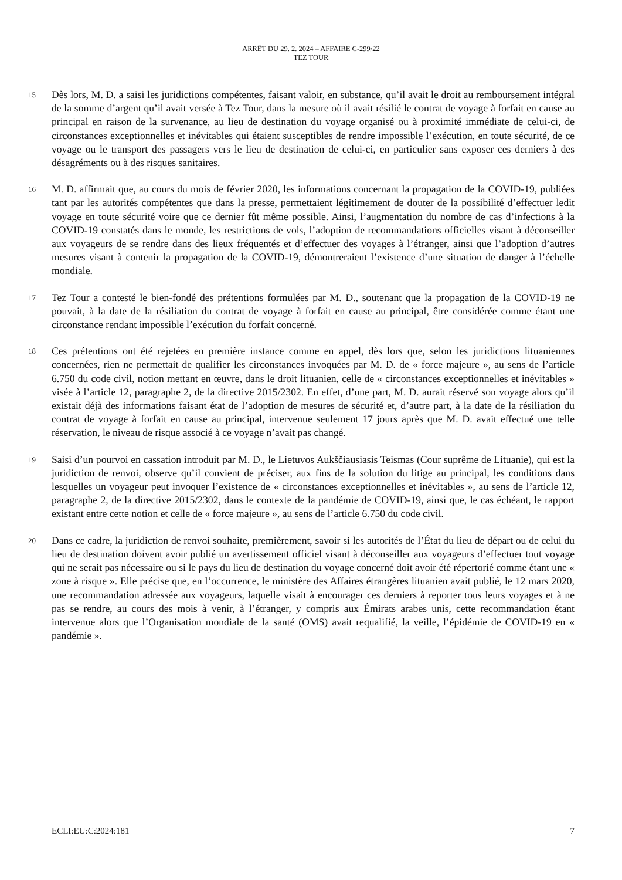ARRÊT DU 29. 2. 2024 – AFFAIRE C-299/22
TEZ TOUR
15
Dès lors, M. D. a saisi les juridictions compétentes, faisant valoir, en substance, qu’il avait le droit au remboursement intégral de la somme d’argent qu’il avait versée à Tez Tour, dans la mesure où il avait résilié le contrat de voyage à forfait en cause au principal en raison de la survenance, au lieu de destination du voyage organisé ou à proximité immédiate de celui-ci, de circonstances exceptionnelles et inévitables qui étaient susceptibles de rendre impossible l’exécution, en toute sécurité, de ce voyage ou le transport des passagers vers le lieu de destination de celui-ci, en particulier sans exposer ces derniers à des désagréments ou à des risques sanitaires.
16
M. D. affirmait que, au cours du mois de février 2020, les informations concernant la propagation de la COVID-19, publiées tant par les autorités compétentes que dans la presse, permettaient légitimement de douter de la possibilité d’effectuer ledit voyage en toute sécurité voire que ce dernier fût même possible. Ainsi, l’augmentation du nombre de cas d’infections à la COVID-19 constatés dans le monde, les restrictions de vols, l’adoption de recommandations officielles visant à déconseiller aux voyageurs de se rendre dans des lieux fréquentés et d’effectuer des voyages à l’étranger, ainsi que l’adoption d’autres mesures visant à contenir la propagation de la COVID-19, démontreraient l’existence d’une situation de danger à l’échelle mondiale.
17
Tez Tour a contesté le bien-fondé des prétentions formulées par M. D., soutenant que la propagation de la COVID-19 ne pouvait, à la date de la résiliation du contrat de voyage à forfait en cause au principal, être considérée comme étant une circonstance rendant impossible l’exécution du forfait concerné.
18
Ces prétentions ont été rejetées en première instance comme en appel, dès lors que, selon les juridictions lituaniennes concernées, rien ne permettait de qualifier les circonstances invoquées par M. D. de « force majeure », au sens de l’article 6.750 du code civil, notion mettant en œuvre, dans le droit lituanien, celle de « circonstances exceptionnelles et inévitables » visée à l’article 12, paragraphe 2, de la directive 2015/2302. En effet, d’une part, M. D. aurait réservé son voyage alors qu’il existait déjà des informations faisant état de l’adoption de mesures de sécurité et, d’autre part, à la date de la résiliation du contrat de voyage à forfait en cause au principal, intervenue seulement 17 jours après que M. D. avait effectué une telle réservation, le niveau de risque associé à ce voyage n’avait pas changé.
19
Saisi d’un pourvoi en cassation introduit par M. D., le Lietuvos Aukščiausiasis Teismas (Cour suprême de Lituanie), qui est la juridiction de renvoi, observe qu’il convient de préciser, aux fins de la solution du litige au principal, les conditions dans lesquelles un voyageur peut invoquer l’existence de « circonstances exceptionnelles et inévitables », au sens de l’article 12, paragraphe 2, de la directive 2015/2302, dans le contexte de la pandémie de COVID-19, ainsi que, le cas échéant, le rapport existant entre cette notion et celle de « force majeure », au sens de l’article 6.750 du code civil.
20
Dans ce cadre, la juridiction de renvoi souhaite, premièrement, savoir si les autorités de l’État du lieu de départ ou de celui du lieu de destination doivent avoir publié un avertissement officiel visant à déconseiller aux voyageurs d’effectuer tout voyage qui ne serait pas nécessaire ou si le pays du lieu de destination du voyage concerné doit avoir été répertorié comme étant une « zone à risque ». Elle précise que, en l’occurrence, le ministère des Affaires étrangères lituanien avait publié, le 12 mars 2020, une recommandation adressée aux voyageurs, laquelle visait à encourager ces derniers à reporter tous leurs voyages et à ne pas se rendre, au cours des mois à venir, à l’étranger, y compris aux Émirats arabes unis, cette recommandation étant intervenue alors que l’Organisation mondiale de la santé (OMS) avait requalifié, la veille, l’épidémie de COVID-19 en « pandémie ».
ECLI:EU:C:2024:181 7